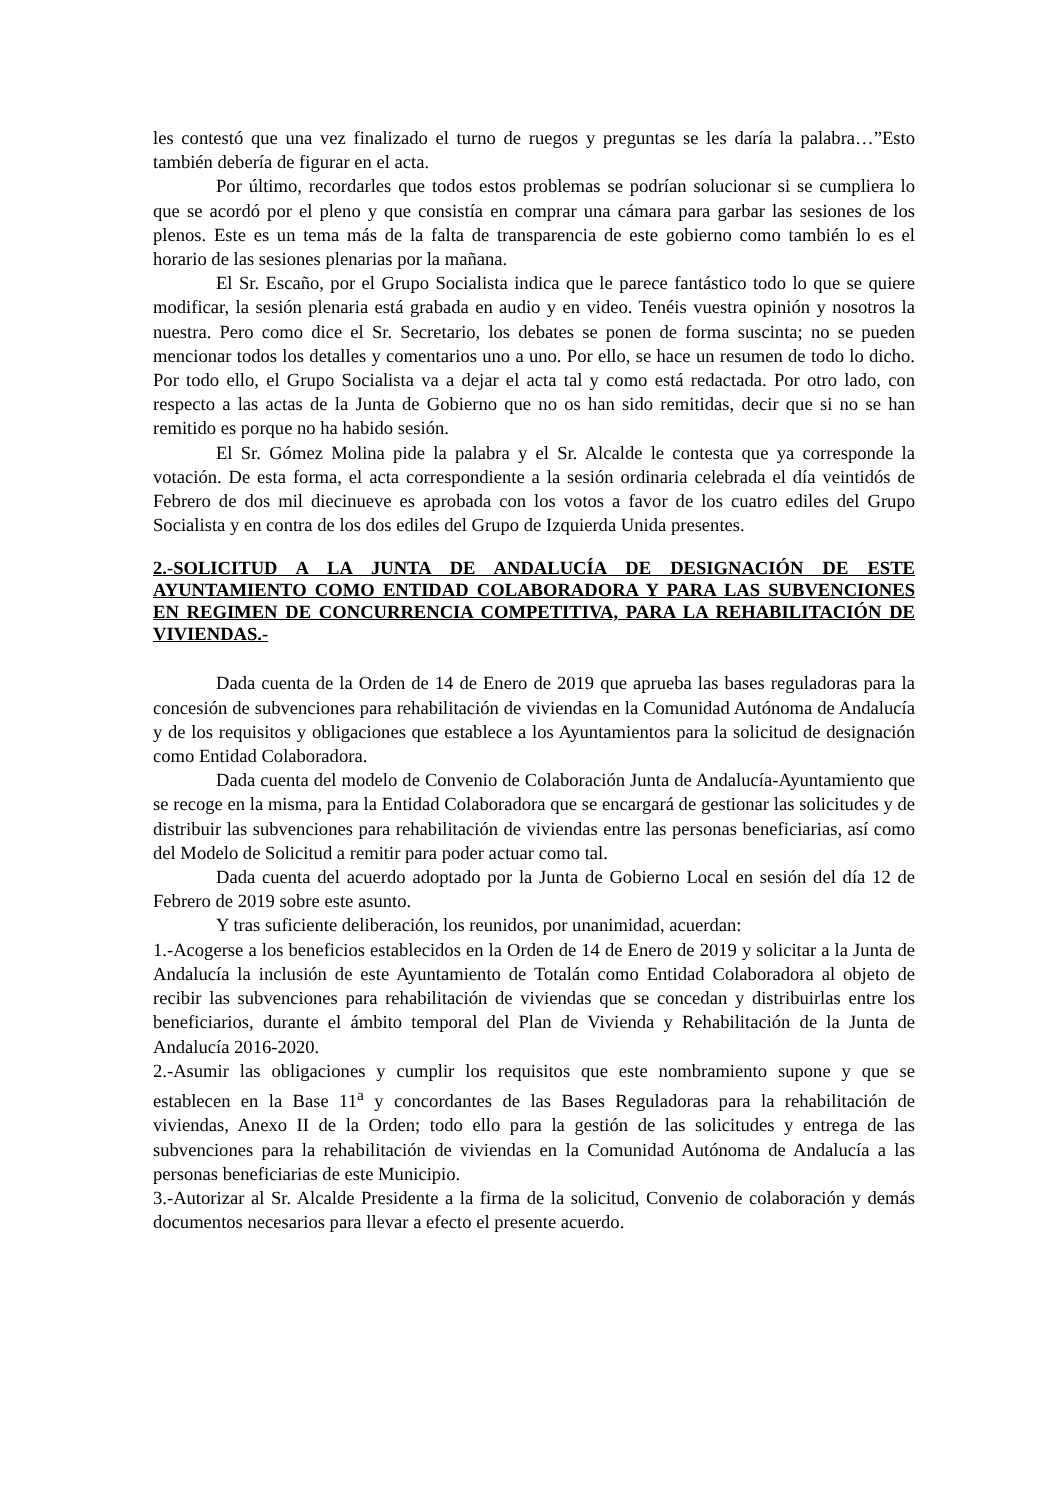les contestó que una vez finalizado el turno de ruegos y preguntas se les daría la palabra…”Esto también debería de figurar en el acta.
Por último, recordarles que todos estos problemas se podrían solucionar si se cumpliera lo que se acordó por el pleno y que consistía en comprar una cámara para garbar las sesiones de los plenos. Este es un tema más de la falta de transparencia de este gobierno como también lo es el horario de las sesiones plenarias por la mañana.
El Sr. Escaño, por el Grupo Socialista indica que le parece fantástico todo lo que se quiere modificar, la sesión plenaria está grabada en audio y en video. Tenéis vuestra opinión y nosotros la nuestra. Pero como dice el Sr. Secretario, los debates se ponen de forma suscinta; no se pueden mencionar todos los detalles y comentarios uno a uno. Por ello, se hace un resumen de todo lo dicho. Por todo ello, el Grupo Socialista va a dejar el acta tal y como está redactada. Por otro lado, con respecto a las actas de la Junta de Gobierno que no os han sido remitidas, decir que si no se han remitido es porque no ha habido sesión.
El Sr. Gómez Molina pide la palabra y el Sr. Alcalde le contesta que ya corresponde la votación. De esta forma, el acta correspondiente a la sesión ordinaria celebrada el día veintidós de Febrero de dos mil diecinueve es aprobada con los votos a favor de los cuatro ediles del Grupo Socialista y en contra de los dos ediles del Grupo de Izquierda Unida presentes.
2.-SOLICITUD A LA JUNTA DE ANDALUCÍA DE DESIGNACIÓN DE ESTE AYUNTAMIENTO COMO ENTIDAD COLABORADORA Y PARA LAS SUBVENCIONES EN REGIMEN DE CONCURRENCIA COMPETITIVA, PARA LA REHABILITACIÓN DE VIVIENDAS.-
Dada cuenta de la Orden de 14 de Enero de 2019 que aprueba las bases reguladoras para la concesión de subvenciones para rehabilitación de viviendas en la Comunidad Autónoma de Andalucía y de los requisitos y obligaciones que establece a los Ayuntamientos para la solicitud de designación como Entidad Colaboradora.
Dada cuenta del modelo de Convenio de Colaboración Junta de Andalucía-Ayuntamiento que se recoge en la misma, para la Entidad Colaboradora que se encargará de gestionar las solicitudes y de distribuir las subvenciones para rehabilitación de viviendas entre las personas beneficiarias, así como del Modelo de Solicitud a remitir para poder actuar como tal.
Dada cuenta del acuerdo adoptado por la Junta de Gobierno Local en sesión del día 12 de Febrero de 2019 sobre este asunto.
Y tras suficiente deliberación, los reunidos, por unanimidad, acuerdan:
1.-Acogerse a los beneficios establecidos en la Orden de 14 de Enero de 2019 y solicitar a la Junta de Andalucía la inclusión de este Ayuntamiento de Totalán como Entidad Colaboradora al objeto de recibir las subvenciones para rehabilitación de viviendas que se concedan y distribuirlas entre los beneficiarios, durante el ámbito temporal del Plan de Vivienda y Rehabilitación de la Junta de Andalucía 2016-2020.
2.-Asumir las obligaciones y cumplir los requisitos que este nombramiento supone y que se establecen en la Base 11<sup>a</sup> y concordantes de las Bases Reguladoras para la rehabilitación de viviendas, Anexo II de la Orden; todo ello para la gestión de las solicitudes y entrega de las subvenciones para la rehabilitación de viviendas en la Comunidad Autónoma de Andalucía a las personas beneficiarias de este Municipio.
3.-Autorizar al Sr. Alcalde Presidente a la firma de la solicitud, Convenio de colaboración y demás documentos necesarios para llevar a efecto el presente acuerdo.